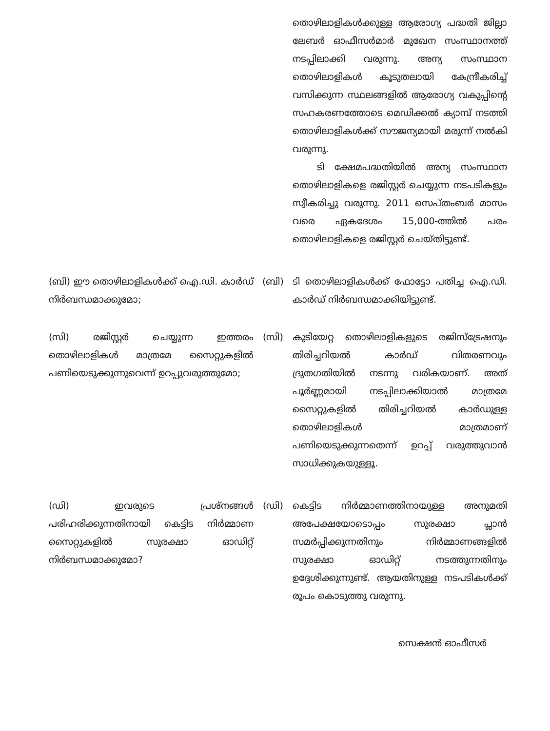തൊഴിലാളികൾക്കുള്ള ആരോഗ്യ പദ്ധതി ജില്ലാ ലേബർ ഓഫീസർമാർ മുഖേന സംസ്ഥാനത്ത് നടപ്പിലാക്കി വരുന്നു. അന്യ സംസ്ഥാന തൊഴിലാളികൾ കൂടുതലായി കേന്ദ്രീകരിച്ച് വസിക്കുന്ന സ്ഥലങ്ങളിൽ ആരോഗ്യ വകുപ്പിന്റെ സഹകരണത്തോടെ മെഡിക്കൽ ക്യാമ്പ് നടത്തി തൊഴിലാളികൾക്ക് സൗജന്യമായി മരുന്ന് നൽകി വരുന്നു.
ടി ക്ഷേമപദ്ധതിയിൽ അന്യ സംസ്ഥാന തൊഴിലാളികളെ രജിസ്റ്റർ ചെയ്യുന്ന നടപടികളും സ്വീകരിച്ചു വരുന്നു. 2011 സെപ്തംബർ മാസം വരെ ഏകദേശം 15,000-ത്തിൽ പരം തൊഴിലാളികളെ രജിസ്റ്റർ ചെയ്തിട്ടുണ്ട്.
(ബി) ഈ തൊഴിലാളികൾക്ക് ഐ.ഡി. കാർഡ് നിർബന്ധമാക്കുമോ;
(ബി) ടി തൊഴിലാളികൾക്ക് ഫോട്ടോ പതിച്ച ഐ.ഡി. കാർഡ് നിർബന്ധമാക്കിയിട്ടുണ്ട്.
(സി) രജിസ്റ്റർ ചെയ്യുന്ന ഇത്തരം തൊഴിലാളികൾ മാത്രമേ സൈറ്റുകളിൽ പണിയെടുക്കുന്നുവെന്ന് ഉറപ്പുവരുത്തുമോ;
(സി) കുടിയേറ്റ തൊഴിലാളികളുടെ രജിസ്ട്രേഷനും തിരിച്ചറിയൽ കാർഡ് വിതരണവും ദ്രുതഗതിയിൽ നടന്നു വരികയാണ്. അത് പൂർണ്ണമായി നടപ്പിലാക്കിയാൽ മാത്രമേ സൈറ്റുകളിൽ തിരിച്ചറിയൽ കാർഡുള്ള തൊഴിലാളികൾ മാത്രമാണ് പണിയെടുക്കുന്നതെന്ന് ഉറപ്പ് വരുത്തുവാൻ സാധിക്കുകയുള്ളൂ.
(ഡി) ഇവരുടെ പ്രശ്നങ്ങൾ പരിഹരിക്കുന്നതിനായി കെട്ടിട നിർമ്മാണ സൈറ്റുകളിൽ സുരക്ഷാ ഓഡിറ്റ് നിർബന്ധമാക്കുമോ?
(ഡി) കെട്ടിട നിർമ്മാണത്തിനായുള്ള അനുമതി അപേക്ഷയോടൊപ്പം സുരക്ഷാ പ്ലാൻ സമർപ്പിക്കുന്നതിനും നിർമ്മാണങ്ങളിൽ സുരക്ഷാ ഓഡിറ്റ് നടത്തുന്നതിനും ഉദ്ദേശിക്കുന്നുണ്ട്. ആയതിനുള്ള നടപടികൾക്ക് രൂപം കൊടുത്തു വരുന്നു.
സെക്ഷൻ ഓഫീസർ